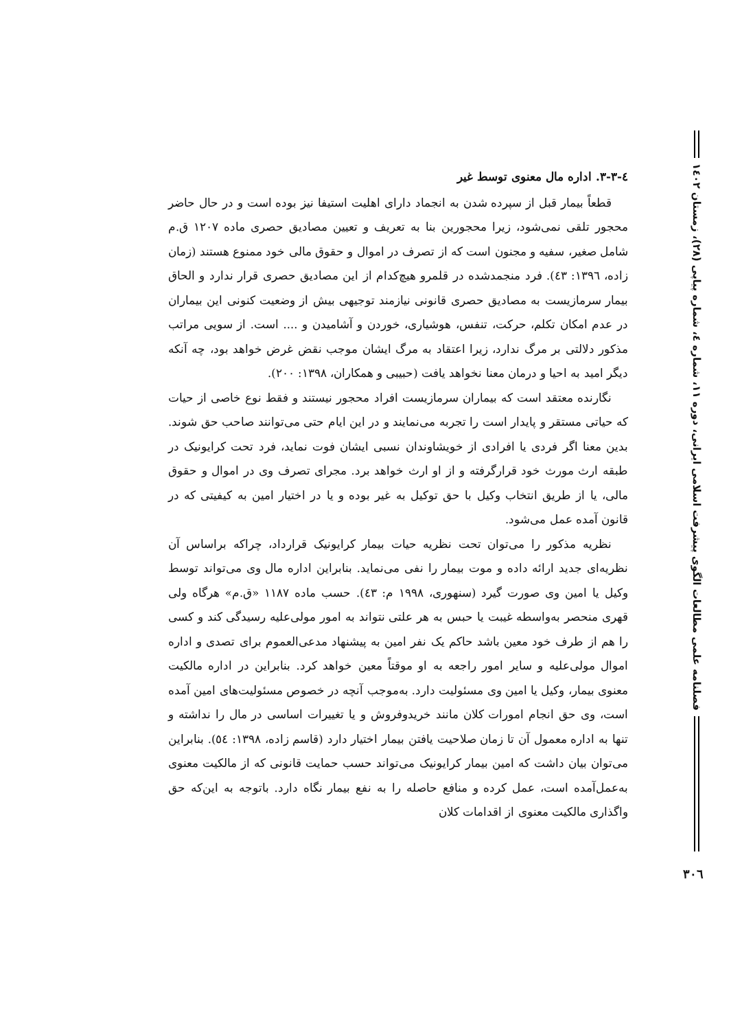فصلنامه علمی مطالعات الگوی پیشرفت اسلامی ایرانی، دوره ۱۱، شماره ٤، شماره پیاپی (۲۸)، زمستان ۱٤۰۲
٤-۳-۳. اداره مال معنوی توسط غیر
قطعاً بیمار قبل از سپرده شدن به انجماد دارای اهلیت استیفا نیز بوده است و در حال حاضر محجور تلقی نمی‌شود، زیرا محجورین بنا به تعریف و تعیین مصادیق حصری ماده ۱۲۰۷ ق.م شامل صغیر، سفیه و مجنون است که از تصرف در اموال و حقوق مالی خود ممنوع هستند (زمان زاده، ۱۳۹٦: ٤۳). فرد منجمدشده در قلمرو هیچ‌کدام از این مصادیق حصری قرار ندارد و الحاق بیمار سرمازیست به مصادیق حصری قانونی نیازمند توجیهی بیش از وضعیت کنونی این بیماران در عدم امکان تکلم، حرکت، تنفس، هوشیاری، خوردن و آشامیدن و .... است. از سویی مراتب مذکور دلالتی بر مرگ ندارد، زیرا اعتقاد به مرگ ایشان موجب نقض غرض خواهد بود، چه آنکه دیگر امید به احیا و درمان معنا نخواهد یافت (حبیبی و همکاران، ۱۳۹۸: ۲۰۰).
نگارنده معتقد است که بیماران سرمازیست افراد محجور نیستند و فقط نوع خاصی از حیات که حیاتی مستقر و پایدار است را تجربه می‌نمایند و در این ایام حتی می‌توانند صاحب حق شوند. بدین معنا اگر فردی یا افرادی از خویشاوندان نسبی ایشان فوت نماید، فرد تحت کرایونیک در طبقه ارث مورث خود قرارگرفته و از او ارث خواهد برد. مجرای تصرف وی در اموال و حقوق مالی، یا از طریق انتخاب وکیل با حق توکیل به غیر بوده و یا در اختیار امین به کیفیتی که در قانون آمده عمل می‌شود.
نظریه مذکور را می‌توان تحت نظریه حیات بیمار کرایونیک قرارداد، چراکه براساس آن نظریه‌ای جدید ارائه داده و موت بیمار را نفی می‌نماید. بنابراین اداره مال وی می‌تواند توسط وکیل یا امین وی صورت گیرد (سنهوری، ۱۹۹۸ م: ٤۳). حسب ماده ۱۱۸۷ «ق.م» هرگاه ولی قهری منحصر به‌واسطه غیبت یا حبس به هر علتی نتواند به امور مولی‌علیه رسیدگی کند و کسی را هم از طرف خود معین باشد حاکم یک نفر امین به پیشنهاد مدعی‌العموم برای تصدی و اداره اموال مولی‌علیه و سایر امور راجعه به او موقتاً معین خواهد کرد. بنابراین در اداره مالکیت معنوی بیمار، وکیل یا امین وی مسئولیت دارد. به‌موجب آنچه در خصوص مسئولیت‌های امین آمده است، وی حق انجام امورات کلان مانند خریدوفروش و یا تغییرات اساسی در مال را نداشته و تنها به اداره معمول آن تا زمان صلاحیت یافتن بیمار اختیار دارد (قاسم زاده، ۱۳۹۸: ٥٤). بنابراین می‌توان بیان داشت که امین بیمار کرایونیک می‌تواند حسب حمایت قانونی که از مالکیت معنوی به‌عمل‌آمده است، عمل کرده و منافع حاصله را به نفع بیمار نگاه دارد. باتوجه به این‌که حق واگذاری مالکیت معنوی از اقدامات کلان
۳۰٦